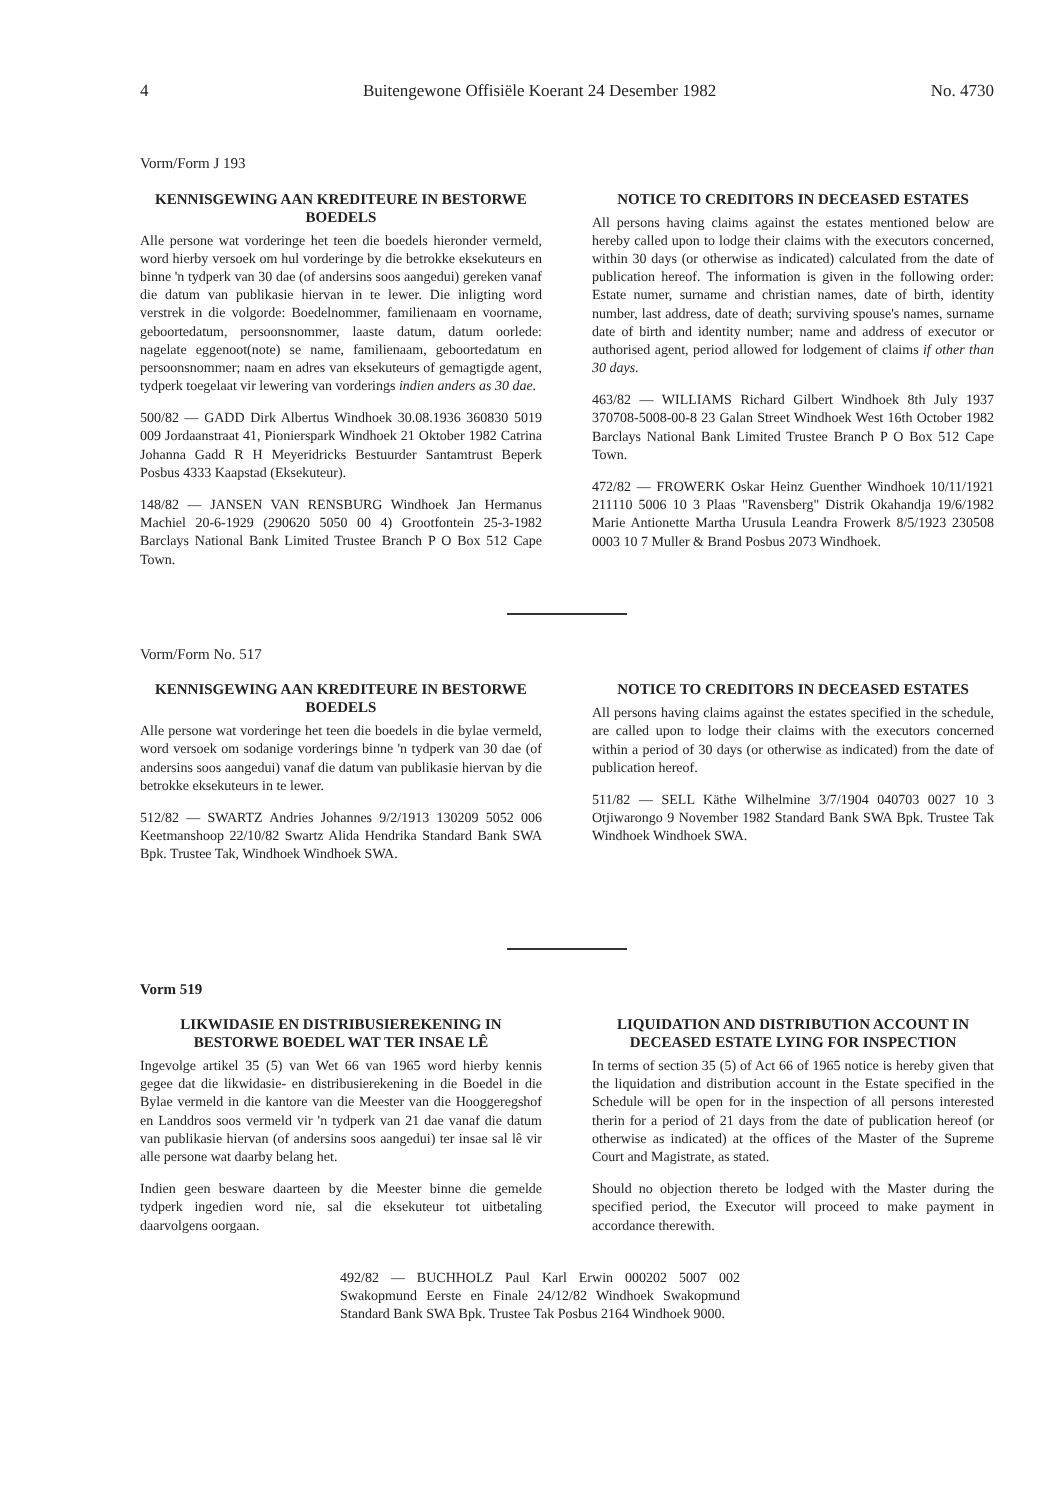4 Buitengewone Offisiële Koerant 24 Desember 1982 No. 4730
Vorm/Form J 193
KENNISGEWING AAN KREDITEURE IN BESTORWE BOEDELS
Alle persone wat vorderinge het teen die boedels hieronder vermeld, word hierby versoek om hul vorderinge by die betrokke eksekuteurs en binne 'n tydperk van 30 dae (of andersins soos aangedui) gereken vanaf die datum van publikasie hiervan in te lewer. Die inligting word verstrek in die volgorde: Boedelnommer, familienaam en voorname, geboortedatum, persoonsnommer, laaste datum, datum oorlede: nagelate eggenoot(note) se name, familienaam, geboortedatum en persoonsnommer; naam en adres van eksekuteurs of gemagtigde agent, tydperk toegelaat vir lewering van vorderings indien anders as 30 dae.
500/82 — GADD Dirk Albertus Windhoek 30.08.1936 360830 5019 009 Jordaanstraat 41, Pionierspark Windhoek 21 Oktober 1982 Catrina Johanna Gadd R H Meyeridricks Bestuurder Santamtrust Beperk Posbus 4333 Kaapstad (Eksekuteur).
148/82 — JANSEN VAN RENSBURG Windhoek Jan Hermanus Machiel 20-6-1929 (290620 5050 00 4) Grootfontein 25-3-1982 Barclays National Bank Limited Trustee Branch P O Box 512 Cape Town.
NOTICE TO CREDITORS IN DECEASED ESTATES
All persons having claims against the estates mentioned below are hereby called upon to lodge their claims with the executors concerned, within 30 days (or otherwise as indicated) calculated from the date of publication hereof. The information is given in the following order: Estate numer, surname and christian names, date of birth, identity number, last address, date of death; surviving spouse's names, surname date of birth and identity number; name and address of executor or authorised agent, period allowed for lodgement of claims if other than 30 days.
463/82 — WILLIAMS Richard Gilbert Windhoek 8th July 1937 370708-5008-00-8 23 Galan Street Windhoek West 16th October 1982 Barclays National Bank Limited Trustee Branch P O Box 512 Cape Town.
472/82 — FROWERK Oskar Heinz Guenther Windhoek 10/11/1921 211110 5006 10 3 Plaas "Ravensberg" Distrik Okahandja 19/6/1982 Marie Antionette Martha Urusula Leandra Frowerk 8/5/1923 230508 0003 10 7 Muller & Brand Posbus 2073 Windhoek.
Vorm/Form No. 517
KENNISGEWING AAN KREDITEURE IN BESTORWE BOEDELS
Alle persone wat vorderinge het teen die boedels in die bylae vermeld, word versoek om sodanige vorderings binne 'n tydperk van 30 dae (of andersins soos aangedui) vanaf die datum van publikasie hiervan by die betrokke eksekuteurs in te lewer.
512/82 — SWARTZ Andries Johannes 9/2/1913 130209 5052 006 Keetmanshoop 22/10/82 Swartz Alida Hendrika Standard Bank SWA Bpk. Trustee Tak, Windhoek Windhoek SWA.
NOTICE TO CREDITORS IN DECEASED ESTATES
All persons having claims against the estates specified in the schedule, are called upon to lodge their claims with the executors concerned within a period of 30 days (or otherwise as indicated) from the date of publication hereof.
511/82 — SELL Käthe Wilhelmine 3/7/1904 040703 0027 10 3 Otjiwarongo 9 November 1982 Standard Bank SWA Bpk. Trustee Tak Windhoek Windhoek SWA.
Vorm 519
LIKWIDASIE EN DISTRIBUSIEREKENING IN BESTORWE BOEDEL WAT TER INSAE LÊ
Ingevolge artikel 35 (5) van Wet 66 van 1965 word hierby kennis gegee dat die likwidasie- en distribusierekening in die Boedel in die Bylae vermeld in die kantore van die Meester van die Hooggeregshof en Landdros soos vermeld vir 'n tydperk van 21 dae vanaf die datum van publikasie hiervan (of andersins soos aangedui) ter insae sal lê vir alle persone wat daarby belang het.
Indien geen besware daarteen by die Meester binne die gemelde tydperk ingedien word nie, sal die eksekuteur tot uitbetaling daarvolgens oorgaan.
LIQUIDATION AND DISTRIBUTION ACCOUNT IN DECEASED ESTATE LYING FOR INSPECTION
In terms of section 35 (5) of Act 66 of 1965 notice is hereby given that the liquidation and distribution account in the Estate specified in the Schedule will be open for in the inspection of all persons interested therin for a period of 21 days from the date of publication hereof (or otherwise as indicated) at the offices of the Master of the Supreme Court and Magistrate, as stated.
Should no objection thereto be lodged with the Master during the specified period, the Executor will proceed to make payment in accordance therewith.
492/82 — BUCHHOLZ Paul Karl Erwin 000202 5007 002 Swakopmund Eerste en Finale 24/12/82 Windhoek Swakopmund Standard Bank SWA Bpk. Trustee Tak Posbus 2164 Windhoek 9000.